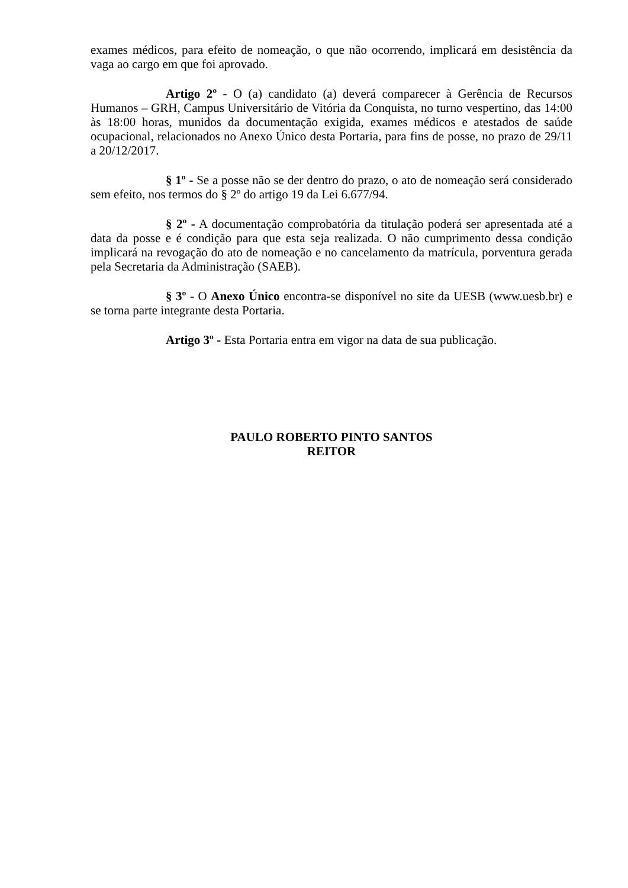exames médicos, para efeito de nomeação, o que não ocorrendo, implicará em desistência da vaga ao cargo em que foi aprovado.
Artigo 2º - O (a) candidato (a) deverá comparecer à Gerência de Recursos Humanos – GRH, Campus Universitário de Vitória da Conquista, no turno vespertino, das 14:00 às 18:00 horas, munidos da documentação exigida, exames médicos e atestados de saúde ocupacional, relacionados no Anexo Único desta Portaria, para fins de posse, no prazo de 29/11 a 20/12/2017.
§ 1º - Se a posse não se der dentro do prazo, o ato de nomeação será considerado sem efeito, nos termos do § 2º do artigo 19 da Lei 6.677/94.
§ 2º - A documentação comprobatória da titulação poderá ser apresentada até a data da posse e é condição para que esta seja realizada. O não cumprimento dessa condição implicará na revogação do ato de nomeação e no cancelamento da matrícula, porventura gerada pela Secretaria da Administração (SAEB).
§ 3º - O Anexo Único encontra-se disponível no site da UESB (www.uesb.br) e se torna parte integrante desta Portaria.
Artigo 3º - Esta Portaria entra em vigor na data de sua publicação.
PAULO ROBERTO PINTO SANTOS
REITOR